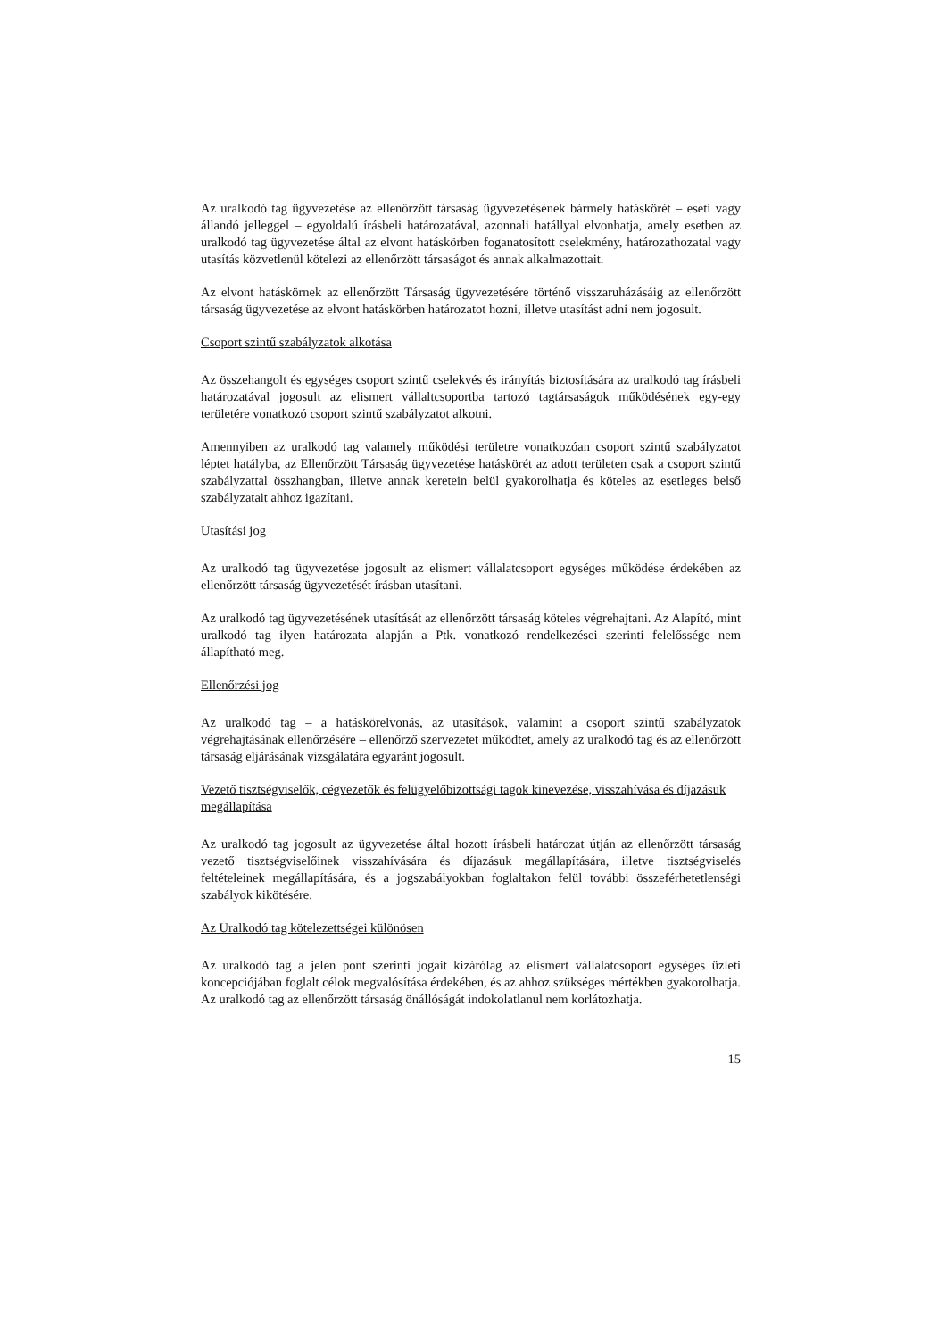Az uralkodó tag ügyvezetése az ellenőrzött társaság ügyvezetésének bármely hatáskörét – eseti vagy állandó jelleggel – egyoldalú írásbeli határozatával, azonnali hatállyal elvonhatja, amely esetben az uralkodó tag ügyvezetése által az elvont hatáskörben foganatosított cselekmény, határozathozatal vagy utasítás közvetlenül kötelezi az ellenőrzött társaságot és annak alkalmazottait.
Az elvont hatáskörnek az ellenőrzött Társaság ügyvezetésére történő visszaruházásáig az ellenőrzött társaság ügyvezetése az elvont hatáskörben határozatot hozni, illetve utasítást adni nem jogosult.
Csoport szintű szabályzatok alkotása
Az összehangolt és egységes csoport szintű cselekvés és irányítás biztosítására az uralkodó tag írásbeli határozatával jogosult az elismert vállaltcsoportba tartozó tagtársaságok működésének egy-egy területére vonatkozó csoport szintű szabályzatot alkotni.
Amennyiben az uralkodó tag valamely működési területre vonatkozóan csoport szintű szabályzatot léptet hatályba, az Ellenőrzött Társaság ügyvezetése hatáskörét az adott területen csak a csoport szintű szabályzattal összhangban, illetve annak keretein belül gyakorolhatja és köteles az esetleges belső szabályzatait ahhoz igazítani.
Utasítási jog
Az uralkodó tag ügyvezetése jogosult az elismert vállalatcsoport egységes működése érdekében az ellenőrzött társaság ügyvezetését írásban utasítani.
Az uralkodó tag ügyvezetésének utasítását az ellenőrzött társaság köteles végrehajtani. Az Alapító, mint uralkodó tag ilyen határozata alapján a Ptk. vonatkozó rendelkezései szerinti felelőssége nem állapítható meg.
Ellenőrzési jog
Az uralkodó tag – a hatáskörelvonás, az utasítások, valamint a csoport szintű szabályzatok végrehajtásának ellenőrzésére – ellenőrző szervezetet működtet, amely az uralkodó tag és az ellenőrzött társaság eljárásának vizsgálatára egyaránt jogosult.
Vezető tisztségviselők, cégvezetők és felügyelőbizottsági tagok kinevezése, visszahívása és díjazásuk megállapítása
Az uralkodó tag jogosult az ügyvezetése által hozott írásbeli határozat útján az ellenőrzött társaság vezető tisztségviselőinek visszahívására és díjazásuk megállapítására, illetve tisztségviselés feltételeinek megállapítására, és a jogszabályokban foglaltakon felül további összeférhetetlenségi szabályok kikötésére.
Az Uralkodó tag kötelezettségei különösen
Az uralkodó tag a jelen pont szerinti jogait kizárólag az elismert vállalatcsoport egységes üzleti koncepciójában foglalt célok megvalósítása érdekében, és az ahhoz szükséges mértékben gyakorolhatja. Az uralkodó tag az ellenőrzött társaság önállóságát indokolatlanul nem korlátozhatja.
15